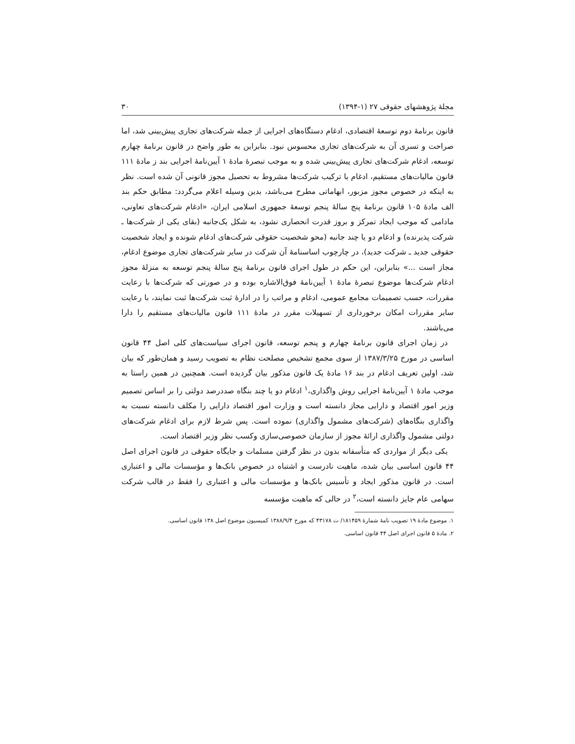مجلهٔ پژوهشهای حقوقی ۲۷ (۱-۱۳۹۴) ۳۰
قانون برنامهٔ دوم توسعهٔ اقتصادی، ادغام دستگاه‌های اجرایی از جمله شرکت‌های تجاری پیش‌بینی شد، اما صراحت و تسری آن به شرکت‌های تجاری محسوس نبود. بنابراین به طور واضح در قانون برنامهٔ چهارم توسعه، ادغام شرکت‌های تجاری پیش‌بینی شده و به موجب تبصرهٔ مادهٔ ۱ آیین‌نامهٔ اجرایی بند ز مادهٔ ۱۱۱ قانون مالیات‌های مستقیم، ادغام یا ترکیب شرکت‌ها مشروط به تحصیل مجوز قانونی آن شده است. نظر به اینکه در خصوص مجوز مزبور، ابهاماتی مطرح می‌باشد، بدین وسیله اعلام می‌گردد: مطابق حکم بند الف مادهٔ ۱۰۵ قانون برنامهٔ پنج سالهٔ پنجم توسعهٔ جمهوری اسلامی ایران، «ادغام شرکت‌های تعاونی، مادامی که موجب ایجاد تمرکز و بروز قدرت انحصاری نشود، به شکل یک‌جانبه (بقای یکی از شرکت‌ها ـ شرکت پذیرنده) و ادغام دو یا چند جانبه (محو شخصیت حقوقی شرکت‌های ادغام شونده و ایجاد شخصیت حقوقی جدید ـ شرکت جدید)، در چارچوب اساسنامهٔ آن شرکت در سایر شرکت‌های تجاری موضوع ادغام، مجاز است ...» بنابراین، این حکم در طول اجرای قانون برنامهٔ پنج سالهٔ پنجم توسعه به منزلهٔ مجوز ادغام شرکت‌ها موضوع تبصرهٔ مادهٔ ۱ آیین‌نامهٔ فوق‌الاشاره بوده و در صورتی که شرکت‌ها با رعایت مقررات، حسب تصمیمات مجامع عمومی، ادغام و مراتب را در ادارهٔ ثبت شرکت‌ها ثبت نمایند، با رعایت سایر مقررات امکان برخورداری از تسهیلات مقرر در مادهٔ ۱۱۱ قانون مالیات‌های مستقیم را دارا می‌باشند.
در زمان اجرای قانون برنامهٔ چهارم و پنجم توسعه، قانون اجرای سیاست‌های کلی اصل ۴۴ قانون اساسی در مورخ ۱۳۸۷/۳/۲۵ از سوی مجمع تشخیص مصلحت نظام به تصویب رسید و همان‌طور که بیان شد، اولین تعریف ادغام در بند ۱۶ مادهٔ یک قانون مذکور بیان گردیده است. همچنین در همین راستا به موجب مادهٔ ۱ آیین‌نامهٔ اجرایی روش واگذاری،<sup>۱</sup> ادغام دو یا چند بنگاه صددرصد دولتی را بر اساس تصمیم وزیر امور اقتصاد و دارایی مجاز دانسته است و وزارت امور اقتصاد دارایی را مکلف دانسته نسبت به واگذاری بنگاه‌های (شرکت‌های مشمول واگذاری) نموده است. پس شرط لازم برای ادغام شرکت‌های دولتی مشمول واگذاری ارائهٔ مجوز از سازمان خصوصی‌سازی وکسب نظر وزیر اقتصاد است.
یکی دیگر از مواردی که متأسفانه بدون در نظر گرفتن مسلمات و جایگاه حقوقی در قانون اجرای اصل ۴۴ قانون اساسی بیان شده، ماهیت نادرست و اشتباه در خصوص بانک‌ها و مؤسسات مالی و اعتباری است. در قانون مذکور ایجاد و تأسیس بانک‌ها و مؤسسات مالی و اعتباری را فقط در قالب شرکت سهامی عام جایز دانسته است،<sup>۲</sup> در حالی که ماهیت مؤسسه
۱. موضوع مادهٔ ۱۹ تصویب نامهٔ شمارهٔ ۱۸۱۴۵۹/ ت ۴۳۱۷۸ که مورخ ۱۳۸۸/۹/۴ کمیسیون موضوع اصل ۱۳۸ قانون اساسی.
۲. مادهٔ ۵ قانون اجرای اصل ۴۴ قانون اساسی.